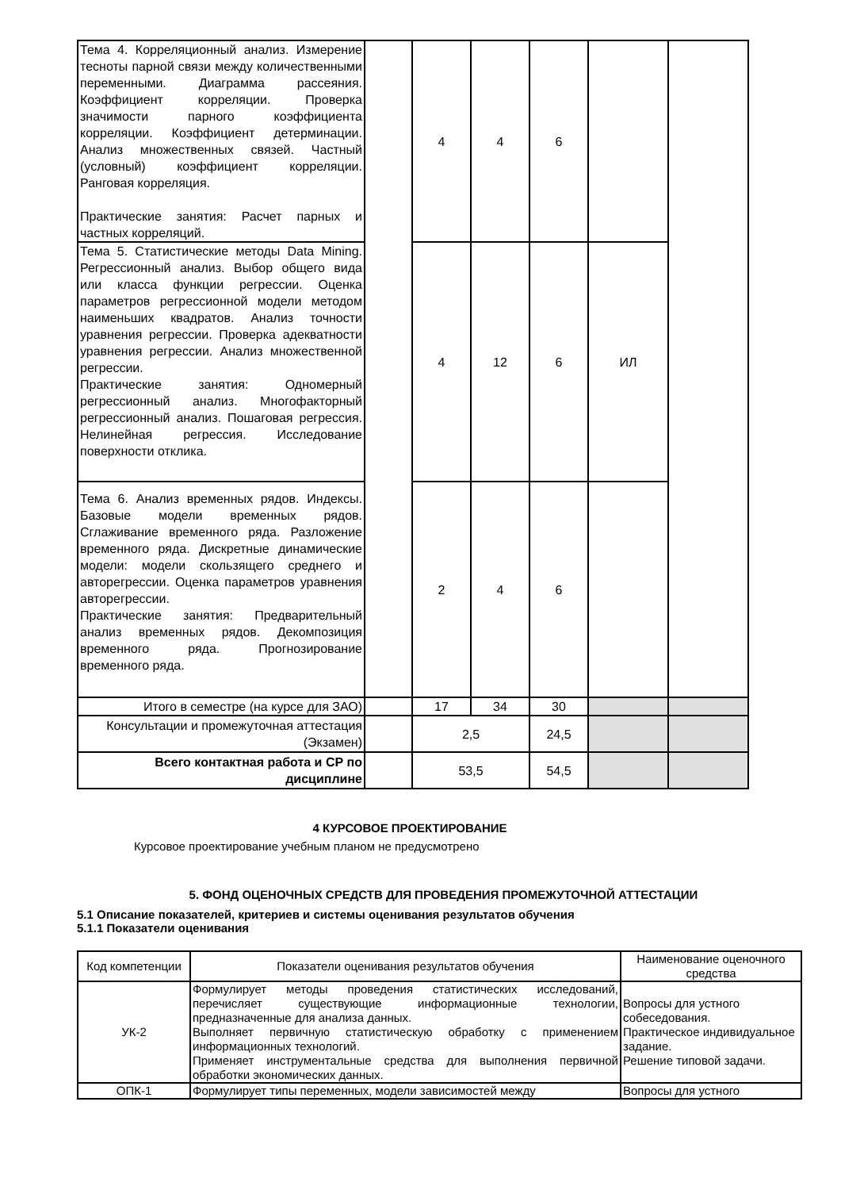| Тема 4. Корреляционный анализ. Измерение тесноты парной связи между количественными переменными. Диаграмма рассеяния. Коэффициент корреляции. Проверка значимости парного коэффициента корреляции. Коэффициент детерминации. Анализ множественных связей. Частный (условный) коэффициент корреляции. Ранговая корреляция. Практические занятия: Расчет парных и частных корреляций. | | 4 | 4 | 6 | | |
| Тема 5. Статистические методы Data Mining. Регрессионный анализ. Выбор общего вида или класса функции регрессии. Оценка параметров регрессионной модели методом наименьших квадратов. Анализ точности уравнения регрессии. Проверка адекватности уравнения регрессии. Анализ множественной регрессии. Практические занятия: Одномерный регрессионный анализ. Многофакторный регрессионный анализ. Пошаговая регрессия. Нелинейная регрессия. Исследование поверхности отклика. | | 4 | 12 | 6 | ИЛ | |
| Тема 6. Анализ временных рядов. Индексы. Базовые модели временных рядов. Сглаживание временного ряда. Разложение временного ряда. Дискретные динамические модели: модели скользящего среднего и авторегрессии. Оценка параметров уравнения авторегрессии. Практические занятия: Предварительный анализ временных рядов. Декомпозиция временного ряда. Прогнозирование временного ряда. | | 2 | 4 | 6 | | |
| Итого в семестре (на курсе для ЗАО) | | 17 | 34 | 30 | | |
| Консультации и промежуточная аттестация (Экзамен) | | 2,5 | | 24,5 | | |
| Всего контактная работа и СР по дисциплине | | 53,5 | | 54,5 | | |
4 КУРСОВОЕ ПРОЕКТИРОВАНИЕ
Курсовое проектирование учебным планом не предусмотрено
5. ФОНД ОЦЕНОЧНЫХ СРЕДСТВ ДЛЯ ПРОВЕДЕНИЯ ПРОМЕЖУТОЧНОЙ АТТЕСТАЦИИ
5.1 Описание показателей, критериев и системы оценивания результатов обучения
5.1.1 Показатели оценивания
| Код компетенции | Показатели оценивания результатов обучения | Наименование оценочного средства |
| --- | --- | --- |
| УК-2 | Формулирует методы проведения статистических исследований, перечисляет существующие информационные технологии, предназначенные для анализа данных. Выполняет первичную статистическую обработку с применением информационных технологий. Применяет инструментальные средства для выполнения первичной обработки экономических данных. | Вопросы для устного собеседования. Практическое индивидуальное задание. Решение типовой задачи. |
| ОПК-1 | Формулирует типы переменных, модели зависимостей между | Вопросы для устного |